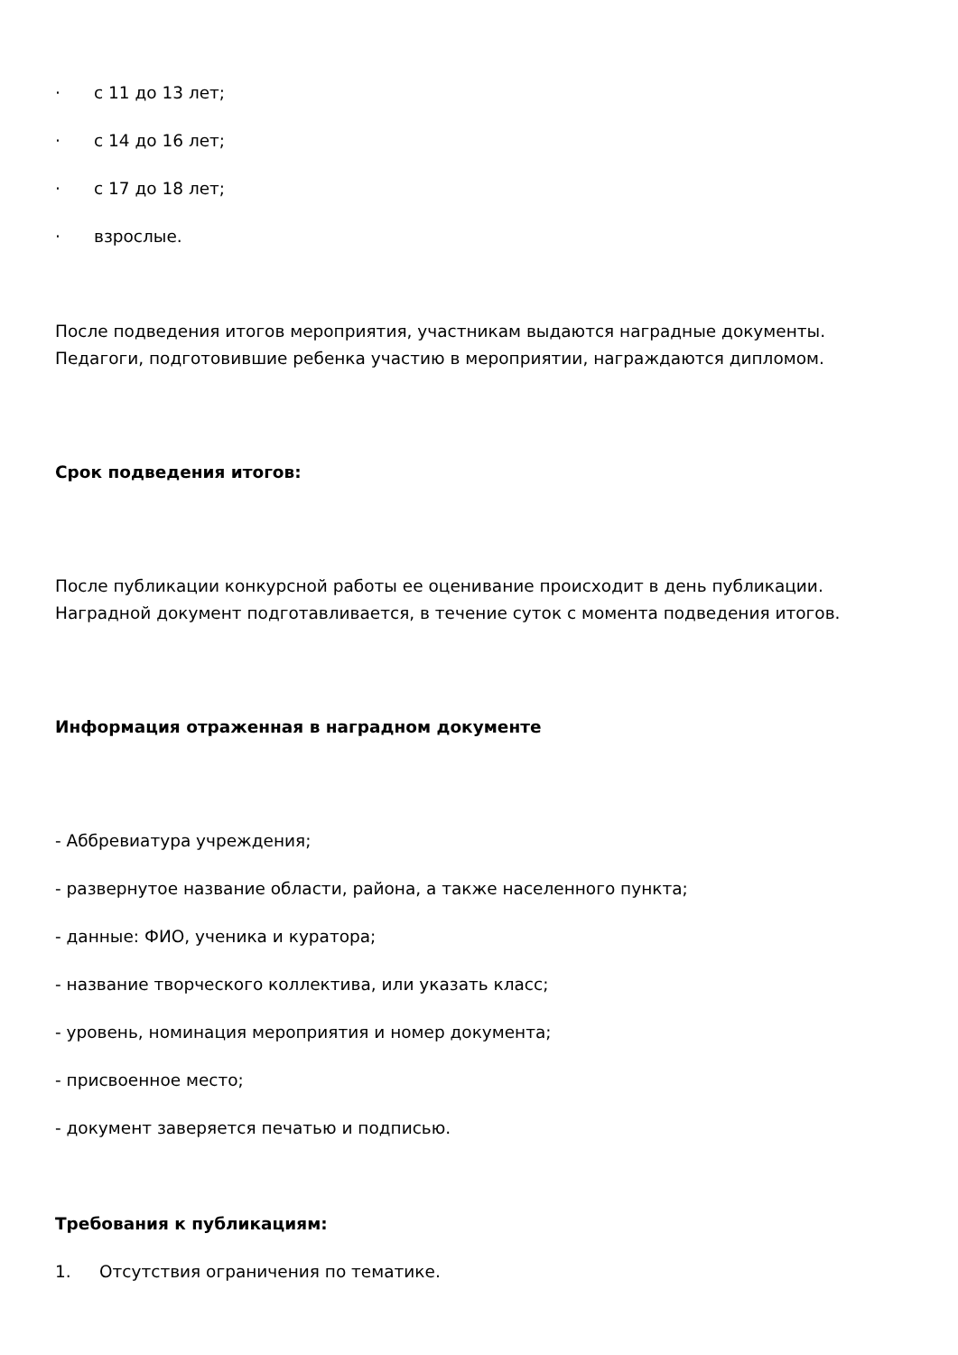· с 11 до 13 лет;
· с 14 до 16 лет;
· с 17 до 18 лет;
· взрослые.
После подведения итогов мероприятия, участникам выдаются наградные документы. Педагоги, подготовившие ребенка участию в мероприятии, награждаются дипломом.
Срок подведения итогов:
После публикации конкурсной работы ее оценивание происходит в день публикации. Наградной документ подготавливается, в течение суток с момента подведения итогов.
Информация отраженная в наградном документе
- Аббревиатура учреждения;
- развернутое название области, района, а также населенного пункта;
- данные: ФИО, ученика и куратора;
- название творческого коллектива, или указать класс;
- уровень, номинация мероприятия и номер документа;
- присвоенное место;
- документ заверяется печатью и подписью.
Требования к публикациям:
1. Отсутствия ограничения по тематике.